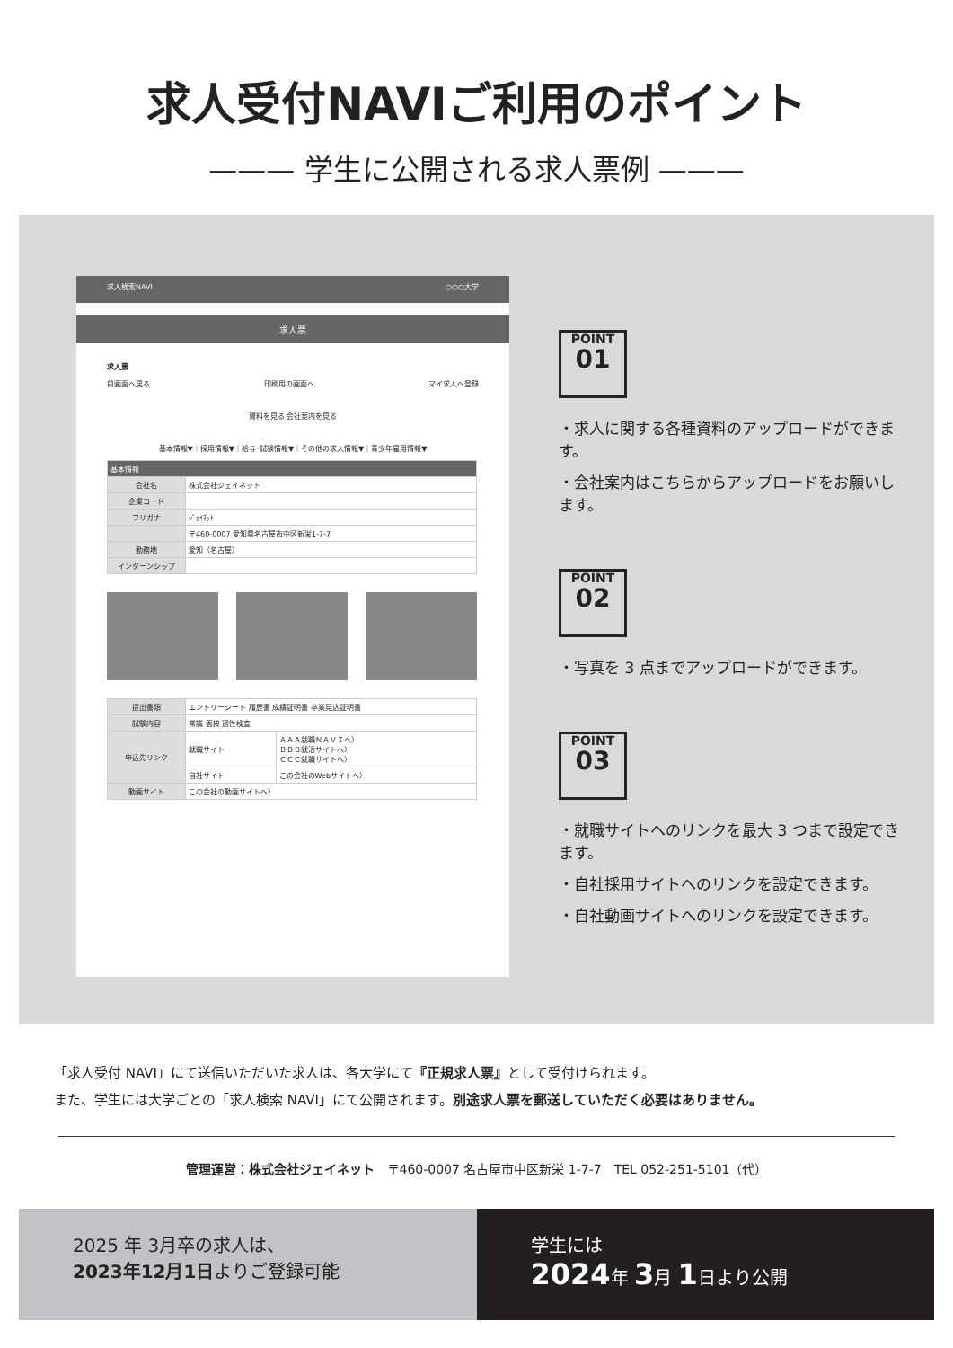求人受付NAVIご利用のポイント
——— 学生に公開される求人票例 ———
求人検索NAVI ○○○大学
求人票
求人票
前画面へ戻る 印刷用の画面へ マイ求人へ登録
資料を見る 会社案内を見る
基本情報▼｜採用情報▼｜給与･試験情報▼｜その他の求人情報▼｜青少年雇用情報▼
| 基本情報 | |
| 会社名 | 株式会社ジェイネット |
| 企業コード | |
| フリガナ | ｼﾞｪｲﾈｯﾄ |
| | 〒460-0007 愛知県名古屋市中区新栄1-7-7 |
| 勤務地 | 愛知（名古屋） |
| インターンシップ | |
| 提出書類 | エントリーシート 履歴書 成績証明書 卒業見込証明書 | |
| 試験内容 | 常識 面接 適性検査 | |
| 申込先リンク | 就職サイト | ＡＡＡ就職ＮＡＶＩへ〉 ＢＢＢ就活サイトへ〉 ＣＣＣ就職サイトへ〉 |
| | 自社サイト | この会社のWebサイトへ〉 |
| 動画サイト | この会社の動画サイトへ〉 | |
POINT
01
・求人に関する各種資料のアップロードができます。
・会社案内はこちらからアップロードをお願いします。
POINT
02
・写真を 3 点までアップロードができます。
POINT
03
・就職サイトへのリンクを最大 3 つまで設定できます。
・自社採用サイトへのリンクを設定できます。
・自社動画サイトへのリンクを設定できます。
「求人受付 NAVI」にて送信いただいた求人は、各大学にて『正規求人票』として受付けられます。
また、学生には大学ごとの「求人検索 NAVI」にて公開されます。別途求人票を郵送していただく必要はありません。
管理運営：株式会社ジェイネット　〒460-0007 名古屋市中区新栄 1-7-7　TEL 052-251-5101（代）
2025 年 3月卒の求人は、
2023年12月1日よりご登録可能
学生には
2024年 3月 1日より公開